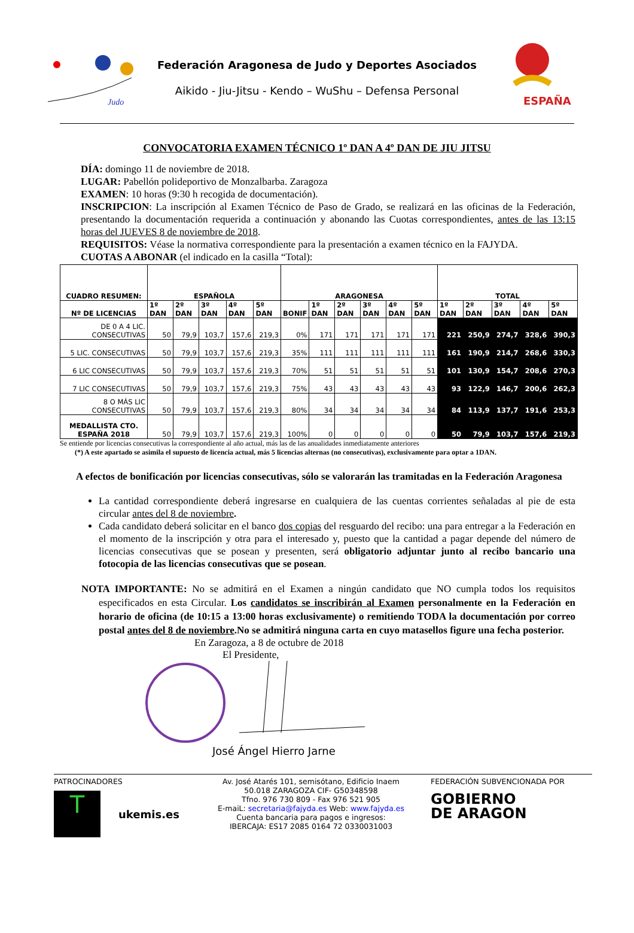Judo
Federación Aragonesa de Judo y Deportes Asociados
Aikido - Jiu-Jitsu - Kendo – WuShu – Defensa Personal
ESPAÑA
CONVOCATORIA EXAMEN TÉCNICO 1º DAN A 4º DAN DE JIU JITSU
DÍA: domingo 11 de noviembre de 2018.
LUGAR: Pabellón polideportivo de Monzalbarba. Zaragoza
EXAMEN: 10 horas (9:30 h recogida de documentación).
INSCRIPCION: La inscripción al Examen Técnico de Paso de Grado, se realizará en las oficinas de la Federación, presentando la documentación requerida a continuación y abonando las Cuotas correspondientes, antes de las 13:15 horas del JUEVES 8 de noviembre de 2018.
REQUISITOS: Véase la normativa correspondiente para la presentación a examen técnico en la FAJYDA.
CUOTAS A ABONAR (el indicado en la casilla “Total):
| CUADRO RESUMEN: | ESPAÑOLA | | | | | ARAGONESA | | | | | | TOTAL | | | | |
| --- | --- | --- | --- | --- | --- | --- | --- | --- | --- | --- | --- | --- | --- | --- | --- | --- |
| Nº DE LICENCIAS | 1º DAN | 2º DAN | 3º DAN | 4º DAN | 5º DAN | BONIF | 1º DAN | 2º DAN | 3º DAN | 4º DAN | 5º DAN | 1º DAN | 2º DAN | 3º DAN | 4º DAN | 5º DAN |
| DE 0 A 4 LIC. CONSECUTIVAS | 50 | 79,9 | 103,7 | 157,6 | 219,3 | 0% | 171 | 171 | 171 | 171 | 171 | 221 | 250,9 | 274,7 | 328,6 | 390,3 |
| 5 LIC. CONSECUTIVAS | 50 | 79,9 | 103,7 | 157,6 | 219,3 | 35% | 111 | 111 | 111 | 111 | 111 | 161 | 190,9 | 214,7 | 268,6 | 330,3 |
| 6 LIC CONSECUTIVAS | 50 | 79,9 | 103,7 | 157,6 | 219,3 | 70% | 51 | 51 | 51 | 51 | 51 | 101 | 130,9 | 154,7 | 208,6 | 270,3 |
| 7 LIC CONSECUTIVAS | 50 | 79,9 | 103,7 | 157,6 | 219,3 | 75% | 43 | 43 | 43 | 43 | 43 | 93 | 122,9 | 146,7 | 200,6 | 262,3 |
| 8 O MÁS LIC CONSECUTIVAS | 50 | 79,9 | 103,7 | 157,6 | 219,3 | 80% | 34 | 34 | 34 | 34 | 34 | 84 | 113,9 | 137,7 | 191,6 | 253,3 |
| MEDALLISTA CTO. ESPAÑA 2018 | 50 | 79,9 | 103,7 | 157,6 | 219,3 | 100% | 0 | 0 | 0 | 0 | 0 | 50 | 79,9 | 103,7 | 157,6 | 219,3 |
Se entiende por licencias consecutivas la correspondiente al año actual, más las de las anualidades inmediatamente anteriores
(*) A este apartado se asimila el supuesto de licencia actual, más 5 licencias alternas (no consecutivas), exclusivamente para optar a 1DAN.
A efectos de bonificación por licencias consecutivas, sólo se valorarán las tramitadas en la Federación Aragonesa
La cantidad correspondiente deberá ingresarse en cualquiera de las cuentas corrientes señaladas al pie de esta circular antes del 8 de noviembre.
Cada candidato deberá solicitar en el banco dos copias del resguardo del recibo: una para entregar a la Federación en el momento de la inscripción y otra para el interesado y, puesto que la cantidad a pagar depende del número de licencias consecutivas que se posean y presenten, será obligatorio adjuntar junto al recibo bancario una fotocopia de las licencias consecutivas que se posean.
NOTA IMPORTANTE: No se admitirá en el Examen a ningún candidato que NO cumpla todos los requisitos especificados en esta Circular. Los candidatos se inscribirán al Examen personalmente en la Federación en horario de oficina (de 10:15 a 13:00 horas exclusivamente) o remitiendo TODA la documentación por correo postal antes del 8 de noviembre.No se admitirá ninguna carta en cuyo matasellos figure una fecha posterior.
En Zaragoza, a 8 de octubre de 2018
El Presidente,
José Ángel Hierro Jarne
PATROCINADORES
T
ukemis.es
Av. José Atarés 101, semisótano, Edificio Inaem
50.018 ZARAGOZA CIF- G50348598
Tfno. 976 730 809 - Fax 976 521 905
E-maiL: secretaria@fajyda.es Web: www.fajyda.es
Cuenta bancaria para pagos e ingresos:
IBERCAJA: ES17 2085 0164 72 0330031003
FEDERACIÓN SUBVENCIONADA POR
GOBIERNO
DE ARAGON